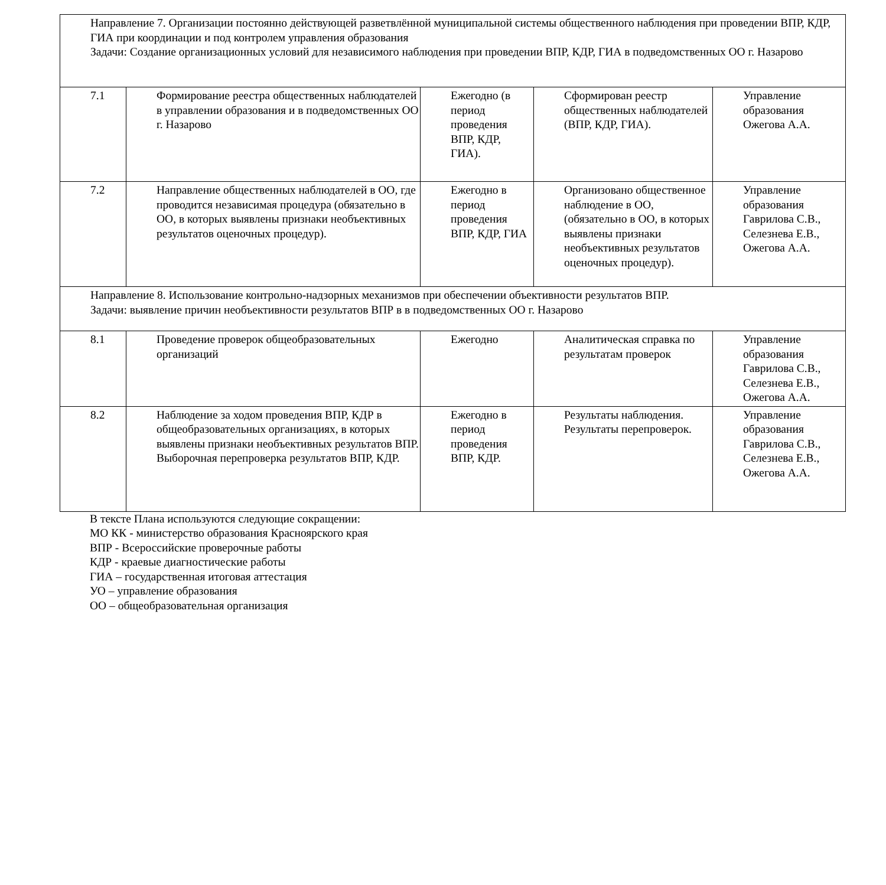| Направление 7. Организации постоянно действующей разветвлённой муниципальной системы общественного наблюдения при проведении ВПР, КДР, ГИА при координации и под контролем управления образования Задачи: Создание организационных условий для независимого наблюдения при проведении ВПР, КДР, ГИА в подведомственных ОО г. Назарово | | | | |
| 7.1 | Формирование реестра общественных наблюдателей в управлении образования и в подведомственных ОО г. Назарово | Ежегодно (в период проведения ВПР, КДР, ГИА). | Сформирован реестр общественных наблюдателей (ВПР, КДР, ГИА). | Управление образования Ожегова А.А. |
| 7.2 | Направление общественных наблюдателей в ОО, где проводится независимая процедура (обязательно в ОО, в которых выявлены признаки необъективных результатов оценочных процедур). | Ежегодно в период проведения ВПР, КДР, ГИА | Организовано общественное наблюдение в ОО, (обязательно в ОО, в которых выявлены признаки необъективных результатов оценочных процедур). | Управление образования Гаврилова С.В., Селезнева Е.В., Ожегова А.А. |
| Направление 8. Использование контрольно-надзорных механизмов при обеспечении объективности результатов ВПР. Задачи: выявление причин необъективности результатов ВПР в в подведомственных ОО г. Назарово | | | | |
| 8.1 | Проведение проверок общеобразовательных организаций | Ежегодно | Аналитическая справка по результатам проверок | Управление образования Гаврилова С.В., Селезнева Е.В., Ожегова А.А. |
| 8.2 | Наблюдение за ходом проведения ВПР, КДР в общеобразовательных организациях, в которых выявлены признаки необъективных результатов ВПР. Выборочная перепроверка результатов ВПР, КДР. | Ежегодно в период проведения ВПР, КДР. | Результаты наблюдения. Результаты перепроверок. | Управление образования Гаврилова С.В., Селезнева Е.В., Ожегова А.А. |
В тексте Плана используются следующие сокращении:
МО КК - министерство образования Красноярского края
ВПР - Всероссийские проверочные работы
КДР - краевые диагностические работы
ГИА – государственная итоговая аттестация
УО – управление образования
ОО – общеобразовательная организация